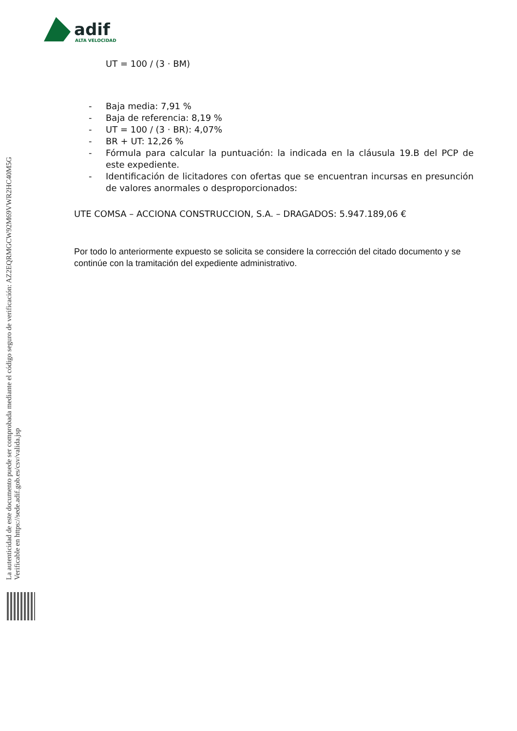adif
ALTA VELOCIDAD
La autenticidad de este documento puede ser comprobada mediante el código seguro de verificación: AZ2EQRMGCW92M69VWR2HC40M5G
Verificable en https://sede.adif.gob.es/csv/valida.jsp
UT = 100 / (3 · BM)
- Baja media: 7,91 %
- Baja de referencia: 8,19 %
- UT = 100 / (3 · BR): 4,07%
- BR + UT: 12,26 %
- Fórmula para calcular la puntuación: la indicada en la cláusula 19.B del PCP de este expediente.
- Identificación de licitadores con ofertas que se encuentran incursas en presunción de valores anormales o desproporcionados:
UTE COMSA – ACCIONA CONSTRUCCION, S.A. – DRAGADOS: 5.947.189,06 €
Por todo lo anteriormente expuesto se solicita se considere la corrección del citado documento y se continúe con la tramitación del expediente administrativo.